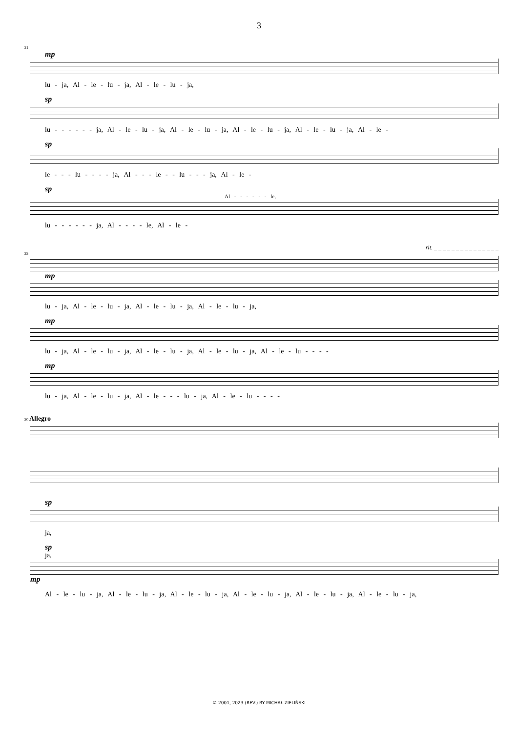3
21
mp
lu - ja, Al - le - lu - ja, Al - le - lu - ja,
sp
lu - - - - - - ja, Al - le - lu - ja, Al - le - lu - ja, Al - le - lu - ja, Al - le - lu - ja, Al - le -
sp
le - - - lu - - - - ja, Al - - - le - - lu - - - ja, Al - le -
sp
Al - - - - - - le,
lu - - - - - - ja, Al - - - - le, Al - le -
rit. _ _ _ _ _ _ _ _ _ _ _ _ _ _ _
25
mp
lu - ja, Al - le - lu - ja, Al - le - lu - ja, Al - le - lu - ja,
mp
lu - ja, Al - le - lu - ja, Al - le - lu - ja, Al - le - lu - ja, Al - le - lu - - - -
mp
lu - ja, Al - le - lu - ja, Al - le - - - lu - ja, Al - le - lu - - - -
30 Allegro
sp
ja,
sp
ja,
mp
Al - le - lu - ja, Al - le - lu - ja, Al - le - lu - ja, Al - le - lu - ja, Al - le - lu - ja, Al - le - lu - ja,
© 2001, 2023 (REV.) BY MICHAŁ ZIELIŃSKI